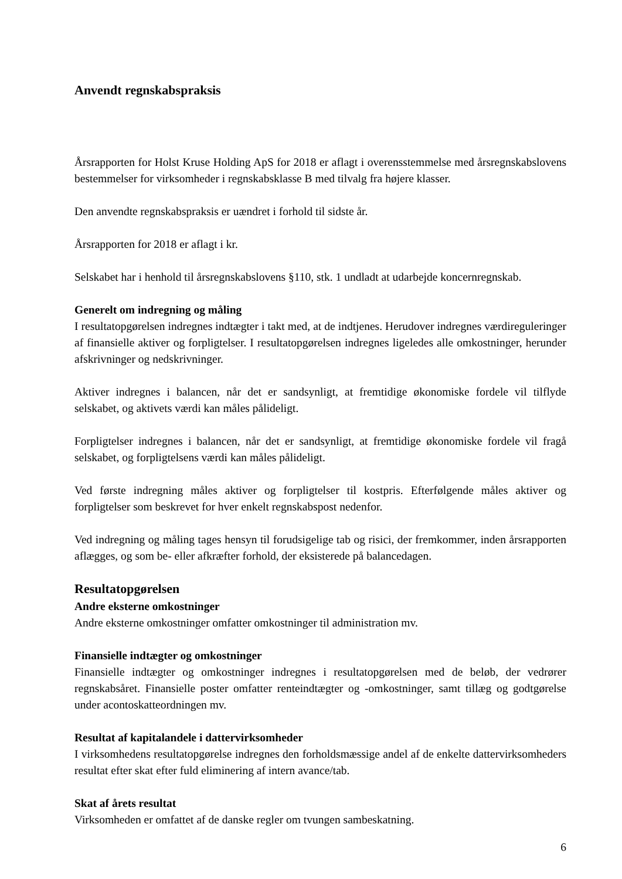Anvendt regnskabspraksis
Årsrapporten for Holst Kruse Holding ApS for 2018 er aflagt i overensstemmelse med årsregnskabslovens bestemmelser for virksomheder i regnskabsklasse B med tilvalg fra højere klasser.
Den anvendte regnskabspraksis er uændret i forhold til sidste år.
Årsrapporten for 2018 er aflagt i kr.
Selskabet har i henhold til årsregnskabslovens §110, stk. 1 undladt at udarbejde koncernregnskab.
Generelt om indregning og måling
I resultatopgørelsen indregnes indtægter i takt med, at de indtjenes. Herudover indregnes værdireguleringer af finansielle aktiver og forpligtelser. I resultatopgørelsen indregnes ligeledes alle omkostninger, herunder afskrivninger og nedskrivninger.
Aktiver indregnes i balancen, når det er sandsynligt, at fremtidige økonomiske fordele vil tilflyde selskabet, og aktivets værdi kan måles pålideligt.
Forpligtelser indregnes i balancen, når det er sandsynligt, at fremtidige økonomiske fordele vil fragå selskabet, og forpligtelsens værdi kan måles pålideligt.
Ved første indregning måles aktiver og forpligtelser til kostpris. Efterfølgende måles aktiver og forpligtelser som beskrevet for hver enkelt regnskabspost nedenfor.
Ved indregning og måling tages hensyn til forudsigelige tab og risici, der fremkommer, inden årsrapporten aflægges, og som be- eller afkræfter forhold, der eksisterede på balancedagen.
Resultatopgørelsen
Andre eksterne omkostninger
Andre eksterne omkostninger omfatter omkostninger til administration mv.
Finansielle indtægter og omkostninger
Finansielle indtægter og omkostninger indregnes i resultatopgørelsen med de beløb, der vedrører regnskabsåret. Finansielle poster omfatter renteindtægter og -omkostninger, samt tillæg og godtgørelse under acontoskatteordningen mv.
Resultat af kapitalandele i dattervirksomheder
I virksomhedens resultatopgørelse indregnes den forholdsmæssige andel af de enkelte dattervirksomheders resultat efter skat efter fuld eliminering af intern avance/tab.
Skat af årets resultat
Virksomheden er omfattet af de danske regler om tvungen sambeskatning.
6